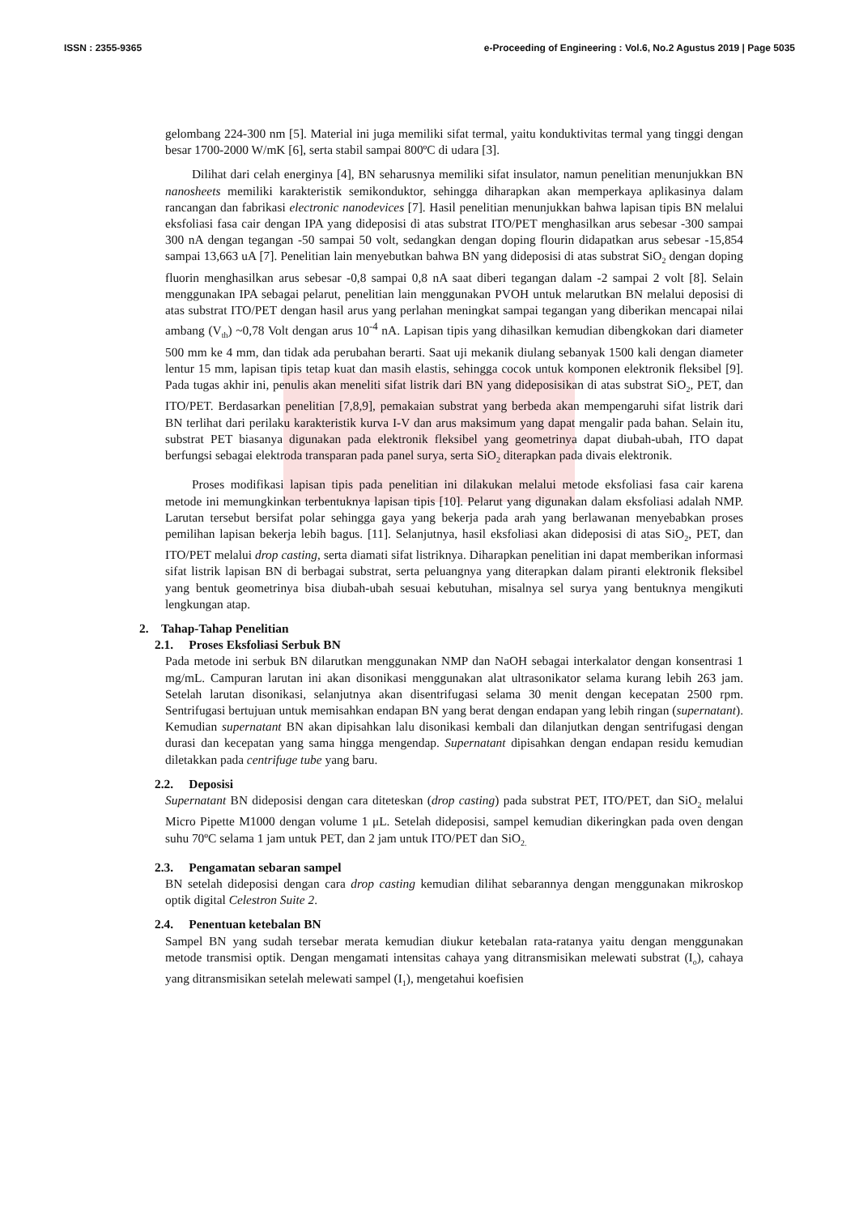ISSN : 2355-9365 e-Proceeding of Engineering : Vol.6, No.2 Agustus 2019 | Page 5035
gelombang 224-300 nm [5]. Material ini juga memiliki sifat termal, yaitu konduktivitas termal yang tinggi dengan besar 1700-2000 W/mK [6], serta stabil sampai 800ºC di udara [3].
Dilihat dari celah energinya [4], BN seharusnya memiliki sifat insulator, namun penelitian menunjukkan BN nanosheets memiliki karakteristik semikonduktor, sehingga diharapkan akan memperkaya aplikasinya dalam rancangan dan fabrikasi electronic nanodevices [7]. Hasil penelitian menunjukkan bahwa lapisan tipis BN melalui eksfoliasi fasa cair dengan IPA yang dideposisi di atas substrat ITO/PET menghasilkan arus sebesar -300 sampai 300 nA dengan tegangan -50 sampai 50 volt, sedangkan dengan doping flourin didapatkan arus sebesar -15,854 sampai 13,663 uA [7]. Penelitian lain menyebutkan bahwa BN yang dideposisi di atas substrat SiO<sub>2</sub> dengan doping fluorin menghasilkan arus sebesar -0,8 sampai 0,8 nA saat diberi tegangan dalam -2 sampai 2 volt [8]. Selain menggunakan IPA sebagai pelarut, penelitian lain menggunakan PVOH untuk melarutkan BN melalui deposisi di atas substrat ITO/PET dengan hasil arus yang perlahan meningkat sampai tegangan yang diberikan mencapai nilai ambang (V<sub>th</sub>) ~0,78 Volt dengan arus 10<sup>-4</sup> nA. Lapisan tipis yang dihasilkan kemudian dibengkokan dari diameter 500 mm ke 4 mm, dan tidak ada perubahan berarti. Saat uji mekanik diulang sebanyak 1500 kali dengan diameter lentur 15 mm, lapisan tipis tetap kuat dan masih elastis, sehingga cocok untuk komponen elektronik fleksibel [9]. Pada tugas akhir ini, penulis akan meneliti sifat listrik dari BN yang dideposisikan di atas substrat SiO<sub>2</sub>, PET, dan ITO/PET. Berdasarkan penelitian [7,8,9], pemakaian substrat yang berbeda akan mempengaruhi sifat listrik dari BN terlihat dari perilaku karakteristik kurva I-V dan arus maksimum yang dapat mengalir pada bahan. Selain itu, substrat PET biasanya digunakan pada elektronik fleksibel yang geometrinya dapat diubah-ubah, ITO dapat berfungsi sebagai elektroda transparan pada panel surya, serta SiO<sub>2</sub> diterapkan pada divais elektronik.
Proses modifikasi lapisan tipis pada penelitian ini dilakukan melalui metode eksfoliasi fasa cair karena metode ini memungkinkan terbentuknya lapisan tipis [10]. Pelarut yang digunakan dalam eksfoliasi adalah NMP. Larutan tersebut bersifat polar sehingga gaya yang bekerja pada arah yang berlawanan menyebabkan proses pemilihan lapisan bekerja lebih bagus. [11]. Selanjutnya, hasil eksfoliasi akan dideposisi di atas SiO<sub>2</sub>, PET, dan ITO/PET melalui drop casting, serta diamati sifat listriknya. Diharapkan penelitian ini dapat memberikan informasi sifat listrik lapisan BN di berbagai substrat, serta peluangnya yang diterapkan dalam piranti elektronik fleksibel yang bentuk geometrinya bisa diubah-ubah sesuai kebutuhan, misalnya sel surya yang bentuknya mengikuti lengkungan atap.
2. Tahap-Tahap Penelitian
2.1. Proses Eksfoliasi Serbuk BN
Pada metode ini serbuk BN dilarutkan menggunakan NMP dan NaOH sebagai interkalator dengan konsentrasi 1 mg/mL. Campuran larutan ini akan disonikasi menggunakan alat ultrasonikator selama kurang lebih 263 jam. Setelah larutan disonikasi, selanjutnya akan disentrifugasi selama 30 menit dengan kecepatan 2500 rpm. Sentrifugasi bertujuan untuk memisahkan endapan BN yang berat dengan endapan yang lebih ringan (supernatant). Kemudian supernatant BN akan dipisahkan lalu disonikasi kembali dan dilanjutkan dengan sentrifugasi dengan durasi dan kecepatan yang sama hingga mengendap. Supernatant dipisahkan dengan endapan residu kemudian diletakkan pada centrifuge tube yang baru.
2.2. Deposisi
Supernatant BN dideposisi dengan cara diteteskan (drop casting) pada substrat PET, ITO/PET, dan SiO<sub>2</sub> melalui Micro Pipette M1000 dengan volume 1 μL. Setelah dideposisi, sampel kemudian dikeringkan pada oven dengan suhu 70ºC selama 1 jam untuk PET, dan 2 jam untuk ITO/PET dan SiO<sub>2.</sub>
2.3. Pengamatan sebaran sampel
BN setelah dideposisi dengan cara drop casting kemudian dilihat sebarannya dengan menggunakan mikroskop optik digital Celestron Suite 2.
2.4. Penentuan ketebalan BN
Sampel BN yang sudah tersebar merata kemudian diukur ketebalan rata-ratanya yaitu dengan menggunakan metode transmisi optik. Dengan mengamati intensitas cahaya yang ditransmisikan melewati substrat (I<sub>o</sub>), cahaya yang ditransmisikan setelah melewati sampel (I<sub>1</sub>), mengetahui koefisien